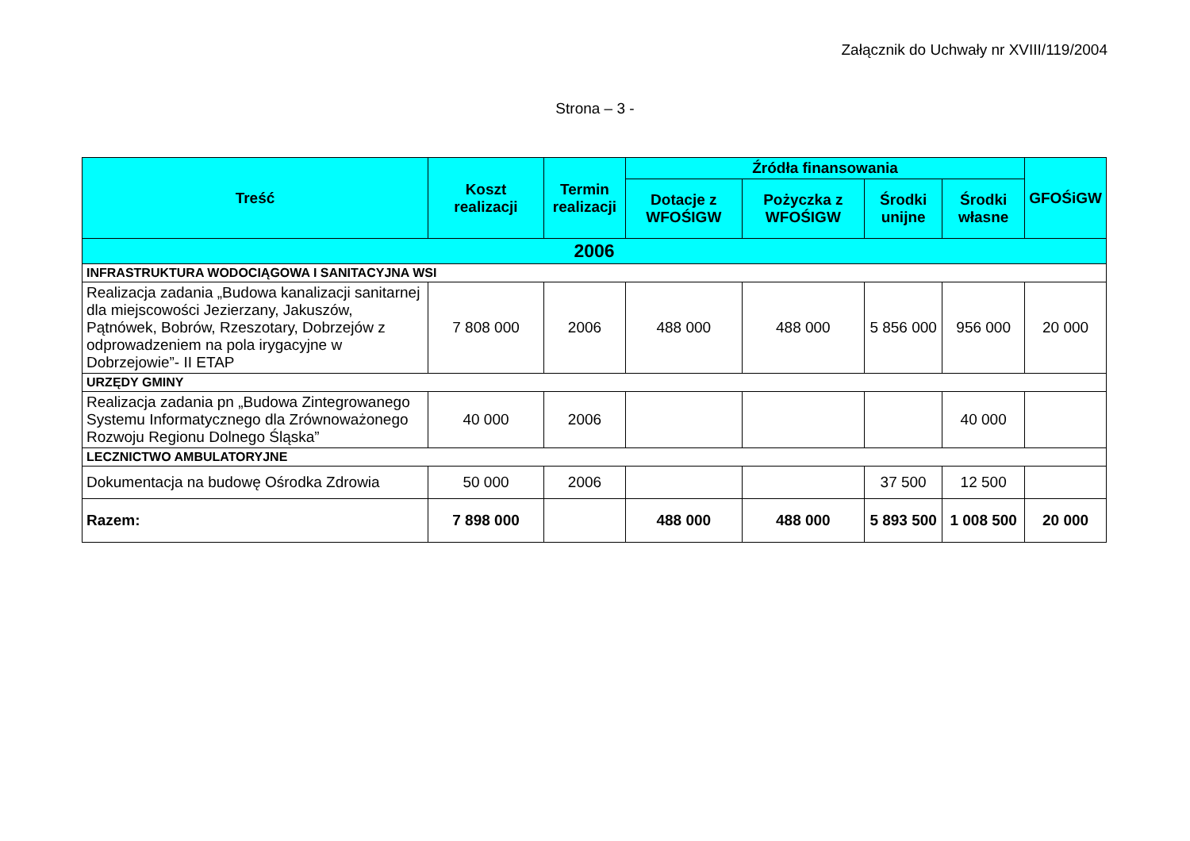Załącznik do Uchwały nr XVIII/119/2004
Strona – 3 -
| Treść | Koszt realizacji | Termin realizacji | Źródła finansowania | | | | GFOŚiGW |
| --- | --- | --- | --- | --- | --- | --- | --- |
| | | | Dotacje z WFOŚIGW | Pożyczka z WFOŚIGW | Środki unijne | Środki własne | |
| 2006 | | | | | | | |
| INFRASTRUKTURA WODOCIĄGOWA I SANITACYJNA WSI | | | | | | | |
| Realizacja zadania „Budowa kanalizacji sanitarnej dla miejscowości Jezierzany, Jakuszów, Pątnówek, Bobrów, Rzeszotary, Dobrzejów z odprowadzeniem na pola irygacyjne w Dobrzejowie”- II ETAP | 7 808 000 | 2006 | 488 000 | 488 000 | 5 856 000 | 956 000 | 20 000 |
| URZĘDY GMINY | | | | | | | |
| Realizacja zadania pn „Budowa Zintegrowanego Systemu Informatycznego dla Zrównoważonego Rozwoju Regionu Dolnego Śląska” | 40 000 | 2006 | | | | 40 000 | |
| LECZNICTWO AMBULATORYJNE | | | | | | | |
| Dokumentacja na budowę Ośrodka Zdrowia | 50 000 | 2006 | | | 37 500 | 12 500 | |
| Razem: | 7 898 000 | | 488 000 | 488 000 | 5 893 500 | 1 008 500 | 20 000 |